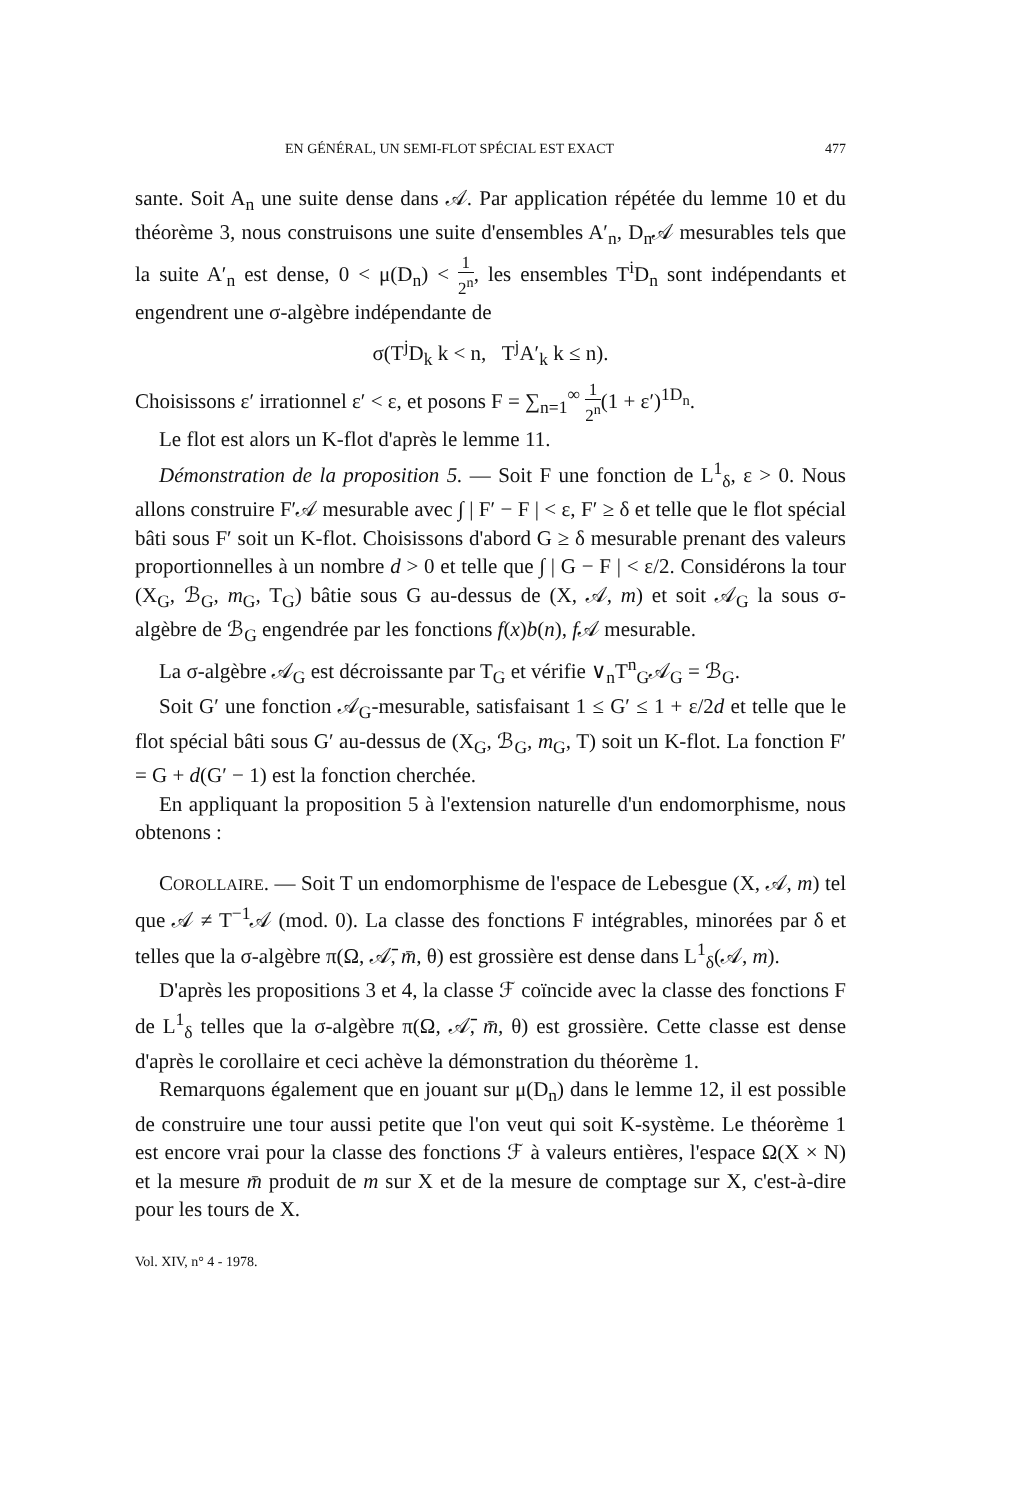EN GÉNÉRAL, UN SEMI-FLOT SPÉCIAL EST EXACT 477
sante. Soit A<sub>n</sub> une suite dense dans 𝒜. Par application répétée du lemme 10 et du théorème 3, nous construisons une suite d'ensembles A′<sub>n</sub>, D<sub>n</sub>𝒜 mesurables tels que la suite A′<sub>n</sub> est dense, 0 < μ(D<sub>n</sub>) < 1 2<sup>n</sup>, les ensembles T<sup>i</sup>D<sub>n</sub> sont indépendants et engendrent une σ-algèbre indépendante de
σ(T<sup>j</sup>D<sub>k</sub> k < n, T<sup>j</sup>A′<sub>k</sub> k ≤ n).
Choisissons ε′ irrationnel ε′ < ε, et posons F = ∑<sub>n=1</sub><sup>∞</sup> 1 2<sup>n</sup>(1 + ε′)<sup>1D<sub>n</sub></sup>.
Le flot est alors un K-flot d'après le lemme 11.
Démonstration de la proposition 5. — Soit F une fonction de L<sup>1</sup><sub>δ</sub>, ε > 0. Nous allons construire F′𝒜 mesurable avec ∫ | F′ − F | < ε, F′ ≥ δ et telle que le flot spécial bâti sous F′ soit un K-flot. Choisissons d'abord G ≥ δ mesurable prenant des valeurs proportionnelles à un nombre d > 0 et telle que ∫ | G − F | < ε/2. Considérons la tour (X<sub>G</sub>, ℬ<sub>G</sub>, m<sub>G</sub>, T<sub>G</sub>) bâtie sous G au-dessus de (X, 𝒜, m) et soit 𝒜<sub>G</sub> la sous σ-algèbre de ℬ<sub>G</sub> engendrée par les fonctions f(x)b(n), f 𝒜 mesurable.
La σ-algèbre 𝒜<sub>G</sub> est décroissante par T<sub>G</sub> et vérifie ∨<sub>n</sub>T<sup>n</sup><sub>G</sub>𝒜<sub>G</sub> = ℬ<sub>G</sub>.
Soit G′ une fonction 𝒜<sub>G</sub>-mesurable, satisfaisant 1 ≤ G′ ≤ 1 + ε/2d et telle que le flot spécial bâti sous G′ au-dessus de (X<sub>G</sub>, ℬ<sub>G</sub>, m<sub>G</sub>, T) soit un K-flot. La fonction F′ = G + d(G′ − 1) est la fonction cherchée.
En appliquant la proposition 5 à l'extension naturelle d'un endomorphisme, nous obtenons :
COROLLAIRE. — Soit T un endomorphisme de l'espace de Lebesgue (X, 𝒜, m) tel que 𝒜 ≠ T<sup>−1</sup>𝒜 (mod. 0). La classe des fonctions F intégrables, minorées par δ et telles que la σ-algèbre π(Ω, 𝒜̄, m̄, θ) est grossière est dense dans L<sup>1</sup><sub>δ</sub>(𝒜, m).
D'après les propositions 3 et 4, la classe ℱ coïncide avec la classe des fonctions F de L<sup>1</sup><sub>δ</sub> telles que la σ-algèbre π(Ω, 𝒜̄, m̄, θ) est grossière. Cette classe est dense d'après le corollaire et ceci achève la démonstration du théorème 1.
Remarquons également que en jouant sur μ(D<sub>n</sub>) dans le lemme 12, il est possible de construire une tour aussi petite que l'on veut qui soit K-système. Le théorème 1 est encore vrai pour la classe des fonctions ℱ à valeurs entières, l'espace Ω(X × N) et la mesure m̄ produit de m sur X et de la mesure de comptage sur X, c'est-à-dire pour les tours de X.
Vol. XIV, n° 4 - 1978.